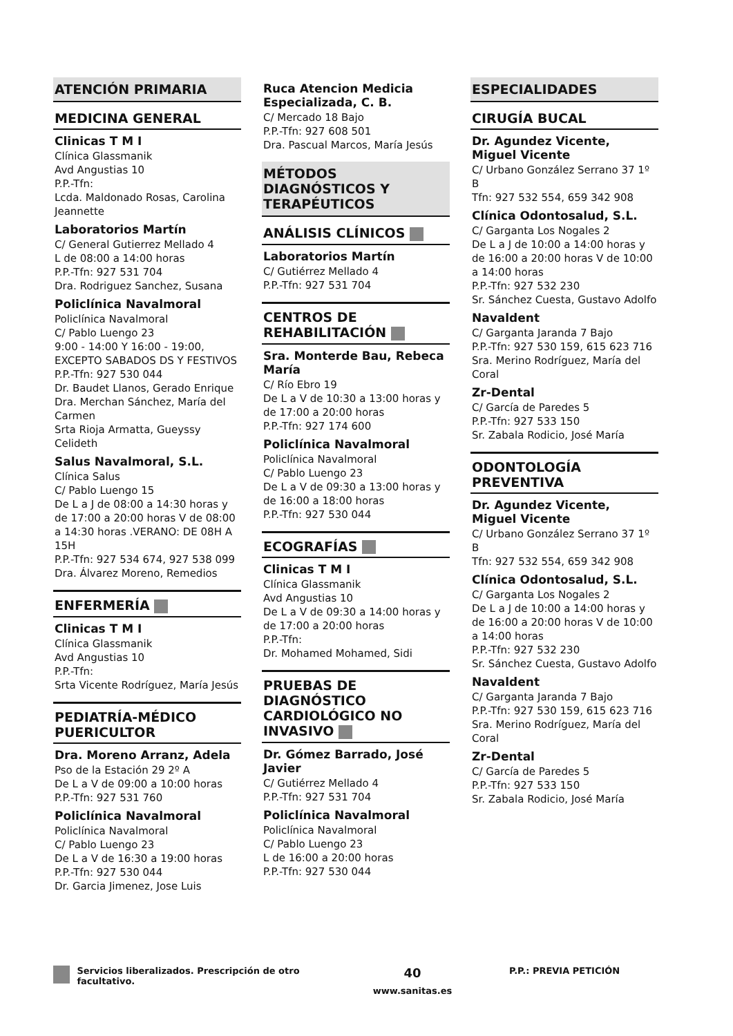ATENCIÓN PRIMARIA
MEDICINA GENERAL
Clinicas T M I
Clínica Glassmanik
Avd Angustias 10
P.P.-Tfn:
Lcda. Maldonado Rosas, Carolina Jeannette
Laboratorios Martín
C/ General Gutierrez Mellado 4
L de 08:00 a 14:00 horas
P.P.-Tfn: 927 531 704
Dra. Rodriguez Sanchez, Susana
Policlínica Navalmoral
Policlínica Navalmoral
C/ Pablo Luengo 23
9:00 - 14:00 Y 16:00 - 19:00, EXCEPTO SABADOS DS Y FESTIVOS
P.P.-Tfn: 927 530 044
Dr. Baudet Llanos, Gerado Enrique
Dra. Merchan Sánchez, María del Carmen
Srta Rioja Armatta, Gueyssy Celideth
Salus Navalmoral, S.L.
Clínica Salus
C/ Pablo Luengo 15
De L a J de 08:00 a 14:30 horas y de 17:00 a 20:00 horas V de 08:00 a 14:30 horas .VERANO: DE 08H A 15H
P.P.-Tfn: 927 534 674, 927 538 099
Dra. Álvarez Moreno, Remedios
ENFERMERÍA
Clinicas T M I
Clínica Glassmanik
Avd Angustias 10
P.P.-Tfn:
Srta Vicente Rodríguez, María Jesús
PEDIATRÍA-MÉDICO PUERICULTOR
Dra. Moreno Arranz, Adela
Pso de la Estación 29 2º A
De L a V de 09:00 a 10:00 horas
P.P.-Tfn: 927 531 760
Policlínica Navalmoral
Policlínica Navalmoral
C/ Pablo Luengo 23
De L a V de 16:30 a 19:00 horas
P.P.-Tfn: 927 530 044
Dr. Garcia Jimenez, Jose Luis
Ruca Atencion Medicia Especializada, C. B.
C/ Mercado 18 Bajo
P.P.-Tfn: 927 608 501
Dra. Pascual Marcos, María Jesús
MÉTODOS DIAGNÓSTICOS Y TERAPÉUTICOS
ANÁLISIS CLÍNICOS
Laboratorios Martín
C/ Gutiérrez Mellado 4
P.P.-Tfn: 927 531 704
CENTROS DE REHABILITACIÓN
Sra. Monterde Bau, Rebeca María
C/ Río Ebro 19
De L a V de 10:30 a 13:00 horas y de 17:00 a 20:00 horas
P.P.-Tfn: 927 174 600
Policlínica Navalmoral
Policlínica Navalmoral
C/ Pablo Luengo 23
De L a V de 09:30 a 13:00 horas y de 16:00 a 18:00 horas
P.P.-Tfn: 927 530 044
ECOGRAFÍAS
Clinicas T M I
Clínica Glassmanik
Avd Angustias 10
De L a V de 09:30 a 14:00 horas y de 17:00 a 20:00 horas
P.P.-Tfn:
Dr. Mohamed Mohamed, Sidi
PRUEBAS DE DIAGNÓSTICO CARDIOLÓGICO NO INVASIVO
Dr. Gómez Barrado, José Javier
C/ Gutiérrez Mellado 4
P.P.-Tfn: 927 531 704
Policlínica Navalmoral
Policlínica Navalmoral
C/ Pablo Luengo 23
L de 16:00 a 20:00 horas
P.P.-Tfn: 927 530 044
ESPECIALIDADES
CIRUGÍA BUCAL
Dr. Agundez Vicente, Miguel Vicente
C/ Urbano González Serrano 37 1º B
Tfn: 927 532 554, 659 342 908
Clínica Odontosalud, S.L.
C/ Garganta Los Nogales 2
De L a J de 10:00 a 14:00 horas y de 16:00 a 20:00 horas V de 10:00 a 14:00 horas
P.P.-Tfn: 927 532 230
Sr. Sánchez Cuesta, Gustavo Adolfo
Navaldent
C/ Garganta Jaranda 7 Bajo
P.P.-Tfn: 927 530 159, 615 623 716
Sra. Merino Rodríguez, María del Coral
Zr-Dental
C/ García de Paredes 5
P.P.-Tfn: 927 533 150
Sr. Zabala Rodicio, José María
ODONTOLOGÍA PREVENTIVA
Dr. Agundez Vicente, Miguel Vicente
C/ Urbano González Serrano 37 1º B
Tfn: 927 532 554, 659 342 908
Clínica Odontosalud, S.L.
C/ Garganta Los Nogales 2
De L a J de 10:00 a 14:00 horas y de 16:00 a 20:00 horas V de 10:00 a 14:00 horas
P.P.-Tfn: 927 532 230
Sr. Sánchez Cuesta, Gustavo Adolfo
Navaldent
C/ Garganta Jaranda 7 Bajo
P.P.-Tfn: 927 530 159, 615 623 716
Sra. Merino Rodríguez, María del Coral
Zr-Dental
C/ García de Paredes 5
P.P.-Tfn: 927 533 150
Sr. Zabala Rodicio, José María
Servicios liberalizados. Prescripción de otro facultativo.
40
www.sanitas.es
P.P.: PREVIA PETICIÓN